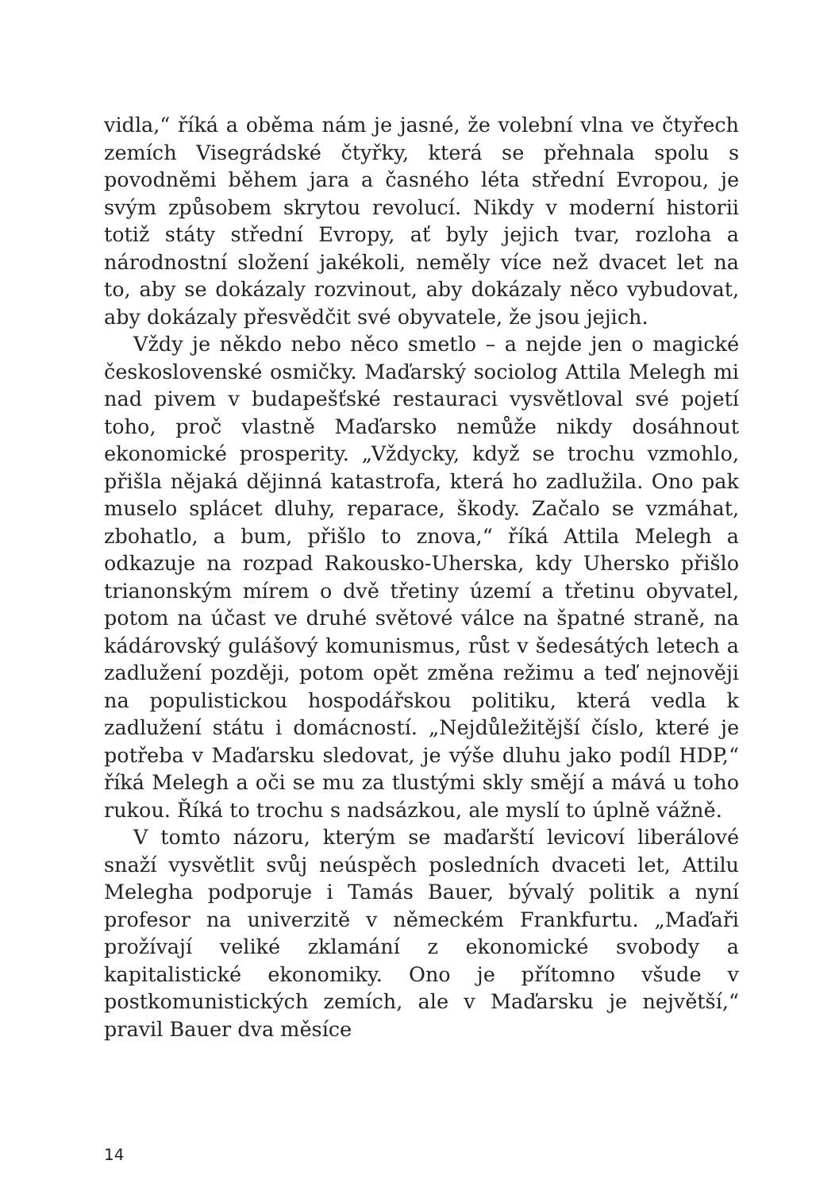vidla,“ říká a oběma nám je jasné, že volební vlna ve čtyřech zemích Visegrádské čtyřky, která se přehnala spolu s povodněmi během jara a časného léta střední Evropou, je svým způsobem skrytou revolucí. Nikdy v moderní historii totiž státy střední Evropy, ať byly jejich tvar, rozloha a národnostní složení jakékoli, neměly více než dvacet let na to, aby se dokázaly rozvinout, aby dokázaly něco vybudovat, aby dokázaly přesvědčit své obyvatele, že jsou jejich.
Vždy je někdo nebo něco smetlo – a nejde jen o magické československé osmičky. Maďarský sociolog Attila Melegh mi nad pivem v budapešťské restauraci vysvětloval své pojetí toho, proč vlastně Maďarsko nemůže nikdy dosáhnout ekonomické prosperity. „Vždycky, když se trochu vzmohlo, přišla nějaká dějinná katastrofa, která ho zadlužila. Ono pak muselo splácet dluhy, reparace, škody. Začalo se vzmáhat, zbohatlo, a bum, přišlo to znova,“ říká Attila Melegh a odkazuje na rozpad Rakousko-Uherska, kdy Uhersko přišlo trianonským mírem o dvě třetiny území a třetinu obyvatel, potom na účast ve druhé světové válce na špatné straně, na kádárovský gulášový komunismus, růst v šedesátých letech a zadlužení později, potom opět změna režimu a teď nejnověji na populistickou hospodářskou politiku, která vedla k zadlužení státu i domácností. „Nejdůležitější číslo, které je potřeba v Maďarsku sledovat, je výše dluhu jako podíl HDP,“ říká Melegh a oči se mu za tlustými skly smějí a mává u toho rukou. Říká to trochu s nadsázkou, ale myslí to úplně vážně.
V tomto názoru, kterým se maďarští levicoví liberálové snaží vysvětlit svůj neúspěch posledních dvaceti let, Attilu Melegha podporuje i Tamás Bauer, bývalý politik a nyní profesor na univerzitě v německém Frankfurtu. „Maďaři prožívají veliké zklamání z ekonomické svobody a kapitalistické ekonomiky. Ono je přítomno všude v postkomunistických zemích, ale v Maďarsku je největší,“ pravil Bauer dva měsíce
14